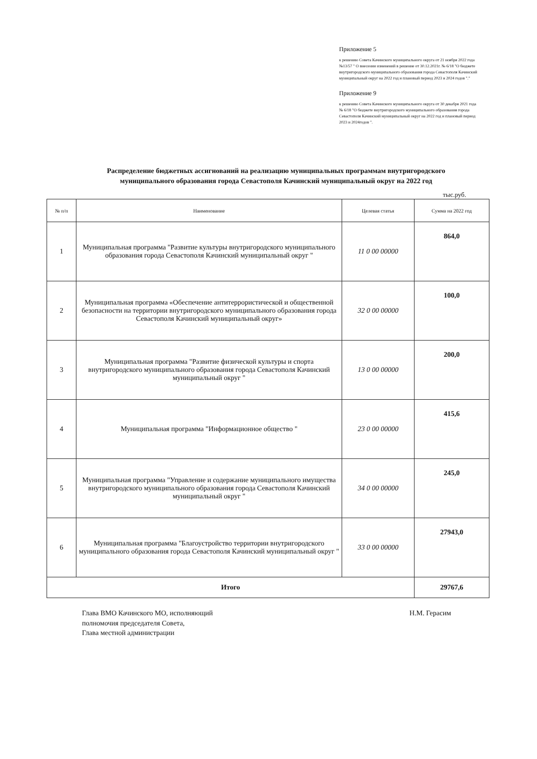Приложение 5
к решению Совета Качинского муниципального округа от 21 ноября 2022 года №13/57 " О внесении изменений в решение от 30.12.2021г. № 6/18 "О бюджете внутригородского муниципального образования города Севастополя Качинский муниципальный округ на 2022 год и плановый период 2023 и 2024 годов "."
Приложение 9
к решению Совета Качинского муниципального округа от 30 декабря 2021 года № 6/18 "О бюджете внутригородского муниципального образования города Севастополя Качинский муниципальный округ на 2022 год и плановый период 2023 и 2024годов ".
Распределение бюджетных ассигнований на реализацию муниципальных программам внутригородского муниципального образования города Севастополя Качинский муниципальный округ на 2022 год
тыс.руб.
| № п/п | Наименование | Целевая статья | Сумма на 2022 год |
| --- | --- | --- | --- |
| 1 | Муниципальная программа "Развитие культуры внутригородского муниципального образования города Севастополя Качинский муниципальный округ " | 11 0 00 00000 | 864,0 |
| 2 | Муниципальная программа «Обеспечение антитеррористической и общественной безопасности на территории внутригородского муниципального образования города Севастополя Качинский муниципальный округ» | 32 0 00 00000 | 100,0 |
| 3 | Муниципальная программа "Развитие физической культуры и спорта внутригородского муниципального образования города Севастополя Качинский муниципальный округ " | 13 0 00 00000 | 200,0 |
| 4 | Муниципальная программа "Информационное общество " | 23 0 00 00000 | 415,6 |
| 5 | Муниципальная программа "Управление и содержание муниципального имущества внутригородского муниципального образования города Севастополя Качинский муниципальный округ " | 34 0 00 00000 | 245,0 |
| 6 | Муниципальная программа "Благоустройство территории внутригородского муниципального образования города Севастополя Качинский муниципальный округ " | 33 0 00 00000 | 27943,0 |
| Итого | | | 29767,6 |
Глава ВМО Качинского МО, исполняющий
полномочия председателя Совета,
Глава местной администрации
Н.М. Герасим